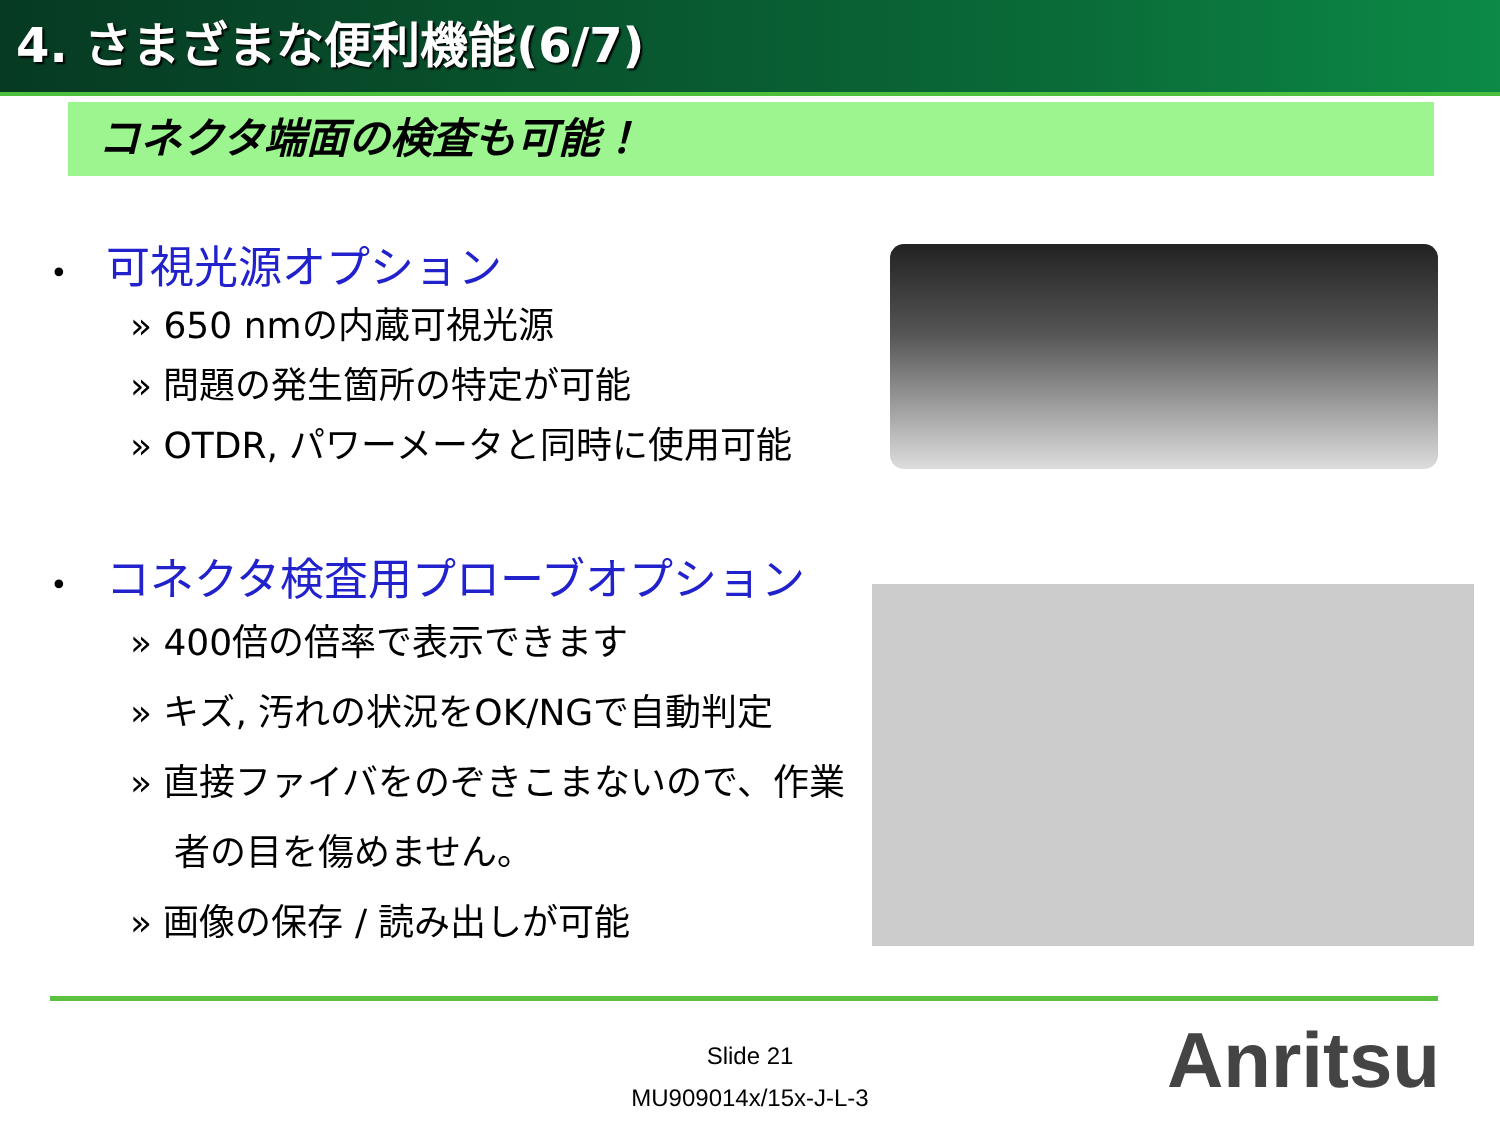4. さまざまな便利機能(6/7)
コネクタ端面の検査も可能！
• 可視光源オプション
» 650 nmの内蔵可視光源
» 問題の発生箇所の特定が可能
» OTDR, パワーメータと同時に使用可能
• コネクタ検査用プローブオプション
» 400倍の倍率で表示できます
» キズ, 汚れの状況をOK/NGで自動判定
» 直接ファイバをのぞきこまないので、作業者の目を傷めません。
» 画像の保存 / 読み出しが可能
Slide 21
MU909014x/15x-J-L-3
Anritsu